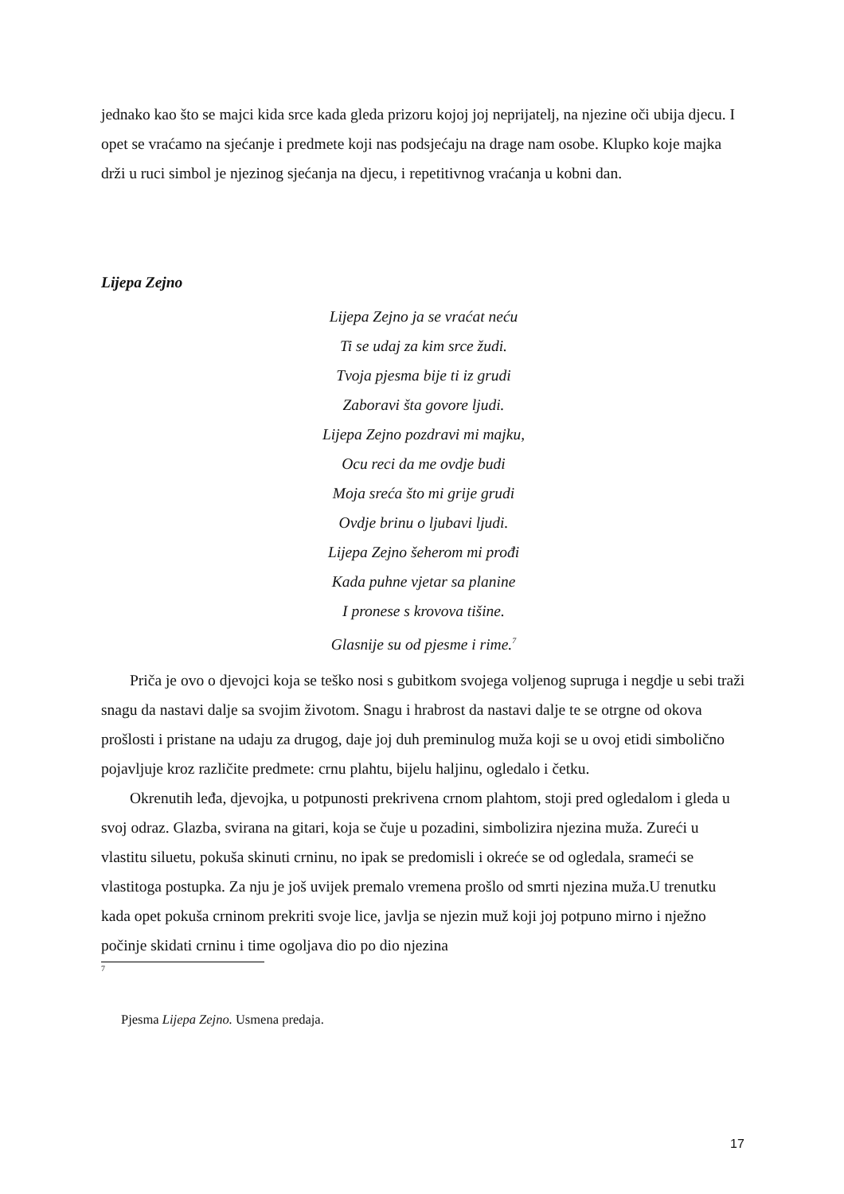jednako kao što se majci kida srce kada gleda prizoru kojoj joj neprijatelj, na njezine oči ubija djecu. I opet se vraćamo na sjećanje i predmete koji nas podsjećaju na drage nam osobe. Klupko koje majka drži u ruci simbol je njezinog sjećanja na djecu, i repetitivnog vraćanja u kobni dan.
Lijepa Zejno
Lijepa Zejno ja se vraćat neću
Ti se udaj za kim srce žudi.
Tvoja pjesma bije ti iz grudi
Zaboravi šta govore ljudi.
Lijepa Zejno pozdravi mi majku,
Ocu reci da me ovdje budi
Moja sreća što mi grije grudi
Ovdje brinu o ljubavi ljudi.
Lijepa Zejno šeherom mi prođi
Kada puhne vjetar sa planine
I pronese s krovova tišine.
Glasnije su od pjesme i rime.<sup>7</sup>
Priča je ovo o djevojci koja se teško nosi s gubitkom svojega voljenog supruga i negdje u sebi traži snagu da nastavi dalje sa svojim životom. Snagu i hrabrost da nastavi dalje te se otrgne od okova prošlosti i pristane na udaju za drugog, daje joj duh preminulog muža koji se u ovoj etidi simbolično pojavljuje kroz različite predmete: crnu plahtu, bijelu haljinu, ogledalo i četku.
Okrenutih leđa, djevojka, u potpunosti prekrivena crnom plahtom, stoji pred ogledalom i gleda u svoj odraz. Glazba, svirana na gitari, koja se čuje u pozadini, simbolizira njezina muža. Zureći u vlastitu siluetu, pokuša skinuti crninu, no ipak se predomisli i okreće se od ogledala, srameći se vlastitoga postupka. Za nju je još uvijek premalo vremena prošlo od smrti njezina muža.U trenutku kada opet pokuša crninom prekriti svoje lice, javlja se njezin muž koji joj potpuno mirno i nježno počinje skidati crninu i time ogoljava dio po dio njezina
7
Pjesma Lijepa Zejno. Usmena predaja.
17